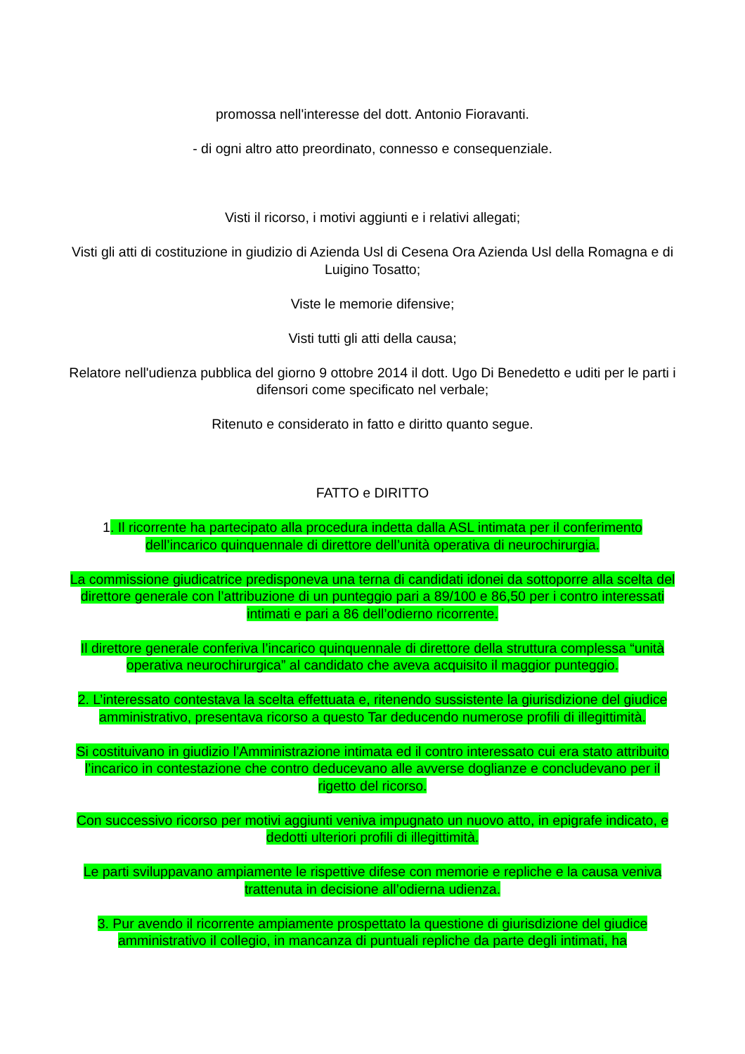promossa nell'interesse del dott. Antonio Fioravanti.
- di ogni altro atto preordinato, connesso e consequenziale.
Visti il ricorso, i motivi aggiunti e i relativi allegati;
Visti gli atti di costituzione in giudizio di Azienda Usl di Cesena Ora Azienda Usl della Romagna e di Luigino Tosatto;
Viste le memorie difensive;
Visti tutti gli atti della causa;
Relatore nell'udienza pubblica del giorno 9 ottobre 2014 il dott. Ugo Di Benedetto e uditi per le parti i difensori come specificato nel verbale;
Ritenuto e considerato in fatto e diritto quanto segue.
FATTO e DIRITTO
1. Il ricorrente ha partecipato alla procedura indetta dalla ASL intimata per il conferimento dell’incarico quinquennale di direttore dell’unità operativa di neurochirurgia.
La commissione giudicatrice predisponeva una terna di candidati idonei da sottoporre alla scelta del direttore generale con l’attribuzione di un punteggio pari a 89/100 e 86,50 per i contro interessati intimati e pari a 86 dell’odierno ricorrente.
Il direttore generale conferiva l’incarico quinquennale di direttore della struttura complessa “unità operativa neurochirurgica” al candidato che aveva acquisito il maggior punteggio.
2. L’interessato contestava la scelta effettuata e, ritenendo sussistente la giurisdizione del giudice amministrativo, presentava ricorso a questo Tar deducendo numerose profili di illegittimità.
Si costituivano in giudizio l’Amministrazione intimata ed il contro interessato cui era stato attribuito l’incarico in contestazione che contro deducevano alle avverse doglianze e concludevano per il rigetto del ricorso.
Con successivo ricorso per motivi aggiunti veniva impugnato un nuovo atto, in epigrafe indicato, e dedotti ulteriori profili di illegittimità.
Le parti sviluppavano ampiamente le rispettive difese con memorie e repliche e la causa veniva trattenuta in decisione all’odierna udienza.
3. Pur avendo il ricorrente ampiamente prospettato la questione di giurisdizione del giudice amministrativo il collegio, in mancanza di puntuali repliche da parte degli intimati, ha